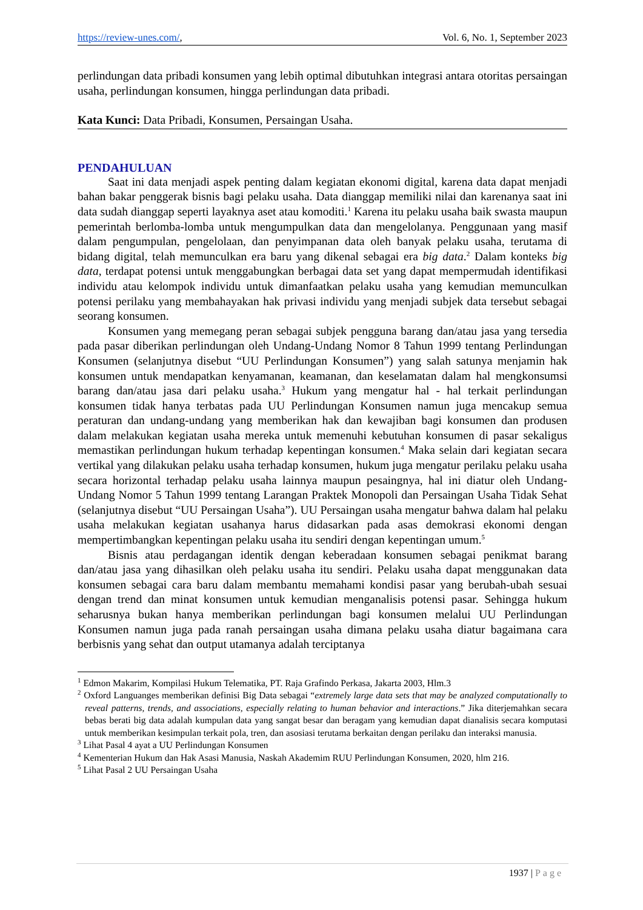https://review-unes.com/, Vol. 6, No. 1, September 2023
perlindungan data pribadi konsumen yang lebih optimal dibutuhkan integrasi antara otoritas persaingan usaha, perlindungan konsumen, hingga perlindungan data pribadi.
Kata Kunci: Data Pribadi, Konsumen, Persaingan Usaha.
PENDAHULUAN
Saat ini data menjadi aspek penting dalam kegiatan ekonomi digital, karena data dapat menjadi bahan bakar penggerak bisnis bagi pelaku usaha. Data dianggap memiliki nilai dan karenanya saat ini data sudah dianggap seperti layaknya aset atau komoditi.<sup>1</sup> Karena itu pelaku usaha baik swasta maupun pemerintah berlomba-lomba untuk mengumpulkan data dan mengelolanya. Penggunaan yang masif dalam pengumpulan, pengelolaan, dan penyimpanan data oleh banyak pelaku usaha, terutama di bidang digital, telah memunculkan era baru yang dikenal sebagai era big data.<sup>2</sup> Dalam konteks big data, terdapat potensi untuk menggabungkan berbagai data set yang dapat mempermudah identifikasi individu atau kelompok individu untuk dimanfaatkan pelaku usaha yang kemudian memunculkan potensi perilaku yang membahayakan hak privasi individu yang menjadi subjek data tersebut sebagai seorang konsumen.
Konsumen yang memegang peran sebagai subjek pengguna barang dan/atau jasa yang tersedia pada pasar diberikan perlindungan oleh Undang-Undang Nomor 8 Tahun 1999 tentang Perlindungan Konsumen (selanjutnya disebut “UU Perlindungan Konsumen”) yang salah satunya menjamin hak konsumen untuk mendapatkan kenyamanan, keamanan, dan keselamatan dalam hal mengkonsumsi barang dan/atau jasa dari pelaku usaha.<sup>3</sup> Hukum yang mengatur hal - hal terkait perlindungan konsumen tidak hanya terbatas pada UU Perlindungan Konsumen namun juga mencakup semua peraturan dan undang-undang yang memberikan hak dan kewajiban bagi konsumen dan produsen dalam melakukan kegiatan usaha mereka untuk memenuhi kebutuhan konsumen di pasar sekaligus memastikan perlindungan hukum terhadap kepentingan konsumen.<sup>4</sup> Maka selain dari kegiatan secara vertikal yang dilakukan pelaku usaha terhadap konsumen, hukum juga mengatur perilaku pelaku usaha secara horizontal terhadap pelaku usaha lainnya maupun pesaingnya, hal ini diatur oleh Undang-Undang Nomor 5 Tahun 1999 tentang Larangan Praktek Monopoli dan Persaingan Usaha Tidak Sehat (selanjutnya disebut “UU Persaingan Usaha”). UU Persaingan usaha mengatur bahwa dalam hal pelaku usaha melakukan kegiatan usahanya harus didasarkan pada asas demokrasi ekonomi dengan mempertimbangkan kepentingan pelaku usaha itu sendiri dengan kepentingan umum.<sup>5</sup>
Bisnis atau perdagangan identik dengan keberadaan konsumen sebagai penikmat barang dan/atau jasa yang dihasilkan oleh pelaku usaha itu sendiri. Pelaku usaha dapat menggunakan data konsumen sebagai cara baru dalam membantu memahami kondisi pasar yang berubah-ubah sesuai dengan trend dan minat konsumen untuk kemudian menganalisis potensi pasar. Sehingga hukum seharusnya bukan hanya memberikan perlindungan bagi konsumen melalui UU Perlindungan Konsumen namun juga pada ranah persaingan usaha dimana pelaku usaha diatur bagaimana cara berbisnis yang sehat dan output utamanya adalah terciptanya
<sup>1</sup> Edmon Makarim, Kompilasi Hukum Telematika, PT. Raja Grafindo Perkasa, Jakarta 2003, Hlm.3
<sup>2</sup> Oxford Languanges memberikan definisi Big Data sebagai “extremely large data sets that may be analyzed computationally to reveal patterns, trends, and associations, especially relating to human behavior and interactions.” Jika diterjemahkan secara bebas berati big data adalah kumpulan data yang sangat besar dan beragam yang kemudian dapat dianalisis secara komputasi untuk memberikan kesimpulan terkait pola, tren, dan asosiasi terutama berkaitan dengan perilaku dan interaksi manusia.
<sup>3</sup> Lihat Pasal 4 ayat a UU Perlindungan Konsumen
<sup>4</sup> Kementerian Hukum dan Hak Asasi Manusia, Naskah Akademim RUU Perlindungan Konsumen, 2020, hlm 216.
<sup>5</sup> Lihat Pasal 2 UU Persaingan Usaha
1937 | Page